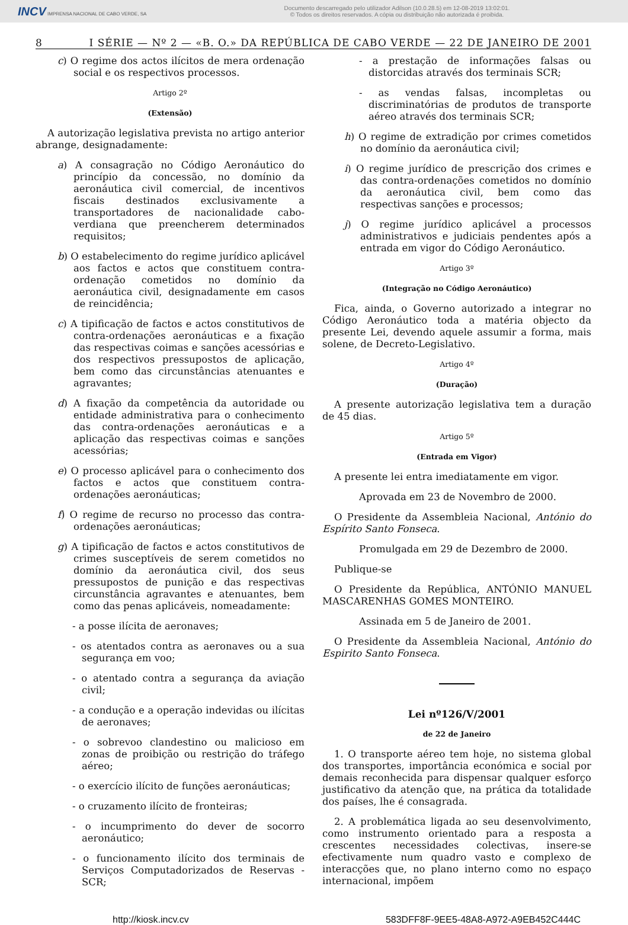INCV IMPRENSA NACIONAL DE CABO VERDE, SA
Documento descarregado pelo utilizador Adilson (10.0.28.5) em 12-08-2019 13:02:01.
© Todos os direitos reservados. A cópia ou distribuição não autorizada é proibida.
8 I SÉRIE — Nº 2 — «B. O.» DA REPÚBLICA DE CABO VERDE — 22 DE JANEIRO DE 2001
c) O regime dos actos ilícitos de mera ordenação social e os respectivos processos.
Artigo 2º
(Extensão)
A autorização legislativa prevista no artigo anterior abrange, designadamente:
a) A consagração no Código Aeronáutico do princípio da concessão, no domínio da aeronáutica civil comercial, de incentivos fiscais destinados exclusivamente a transportadores de nacionalidade cabo-verdiana que preencherem determinados requisitos;
b) O estabelecimento do regime jurídico aplicável aos factos e actos que constituem contra-ordenação cometidos no domínio da aeronáutica civil, designadamente em casos de reincidência;
c) A tipificação de factos e actos constitutivos de contra-ordenações aeronáuticas e a fixação das respectivas coimas e sanções acessórias e dos respectivos pressupostos de aplicação, bem como das circunstâncias atenuantes e agravantes;
d) A fixação da competência da autoridade ou entidade administrativa para o conhecimento das contra-ordenações aeronáuticas e a aplicação das respectivas coimas e sanções acessórias;
e) O processo aplicável para o conhecimento dos factos e actos que constituem contra-ordenações aeronáuticas;
f) O regime de recurso no processo das contra-ordenações aeronáuticas;
g) A tipificação de factos e actos constitutivos de crimes susceptíveis de serem cometidos no domínio da aeronáutica civil, dos seus pressupostos de punição e das respectivas circunstância agravantes e atenuantes, bem como das penas aplicáveis, nomeadamente:
- a posse ilícita de aeronaves;
- os atentados contra as aeronaves ou a sua segurança em voo;
- o atentado contra a segurança da aviação civil;
- a condução e a operação indevidas ou ilícitas de aeronaves;
- o sobrevoo clandestino ou malicioso em zonas de proibição ou restrição do tráfego aéreo;
- o exercício ilícito de funções aeronáuticas;
- o cruzamento ilícito de fronteiras;
- o incumprimento do dever de socorro aeronáutico;
- o funcionamento ilícito dos terminais de Serviços Computadorizados de Reservas - SCR;
- a prestação de informações falsas ou distorcidas através dos terminais SCR;
- as vendas falsas, incompletas ou discriminatórias de produtos de transporte aéreo através dos terminais SCR;
h) O regime de extradição por crimes cometidos no domínio da aeronáutica civil;
i) O regime jurídico de prescrição dos crimes e das contra-ordenações cometidos no domínio da aeronáutica civil, bem como das respectivas sanções e processos;
j) O regime jurídico aplicável a processos administrativos e judiciais pendentes após a entrada em vigor do Código Aeronáutico.
Artigo 3º
(Integração no Código Aeronáutico)
Fica, ainda, o Governo autorizado a integrar no Código Aeronáutico toda a matéria objecto da presente Lei, devendo aquele assumir a forma, mais solene, de Decreto-Legislativo.
Artigo 4º
(Duração)
A presente autorização legislativa tem a duração de 45 dias.
Artigo 5º
(Entrada em Vigor)
A presente lei entra imediatamente em vigor.
Aprovada em 23 de Novembro de 2000.
O Presidente da Assembleia Nacional, António do Espírito Santo Fonseca.
Promulgada em 29 de Dezembro de 2000.
Publique-se
O Presidente da República, ANTÓNIO MANUEL MASCARENHAS GOMES MONTEIRO.
Assinada em 5 de Janeiro de 2001.
O Presidente da Assembleia Nacional, António do Espirito Santo Fonseca.
Lei nº126/V/2001
de 22 de Janeiro
1. O transporte aéreo tem hoje, no sistema global dos transportes, importância económica e social por demais reconhecida para dispensar qualquer esforço justificativo da atenção que, na prática da totalidade dos países, lhe é consagrada.
2. A problemática ligada ao seu desenvolvimento, como instrumento orientado para a resposta a crescentes necessidades colectivas, insere-se efectivamente num quadro vasto e complexo de interacções que, no plano interno como no espaço internacional, impõem
http://kiosk.incv.cv 583DFF8F-9EE5-48A8-A972-A9EB452C444C